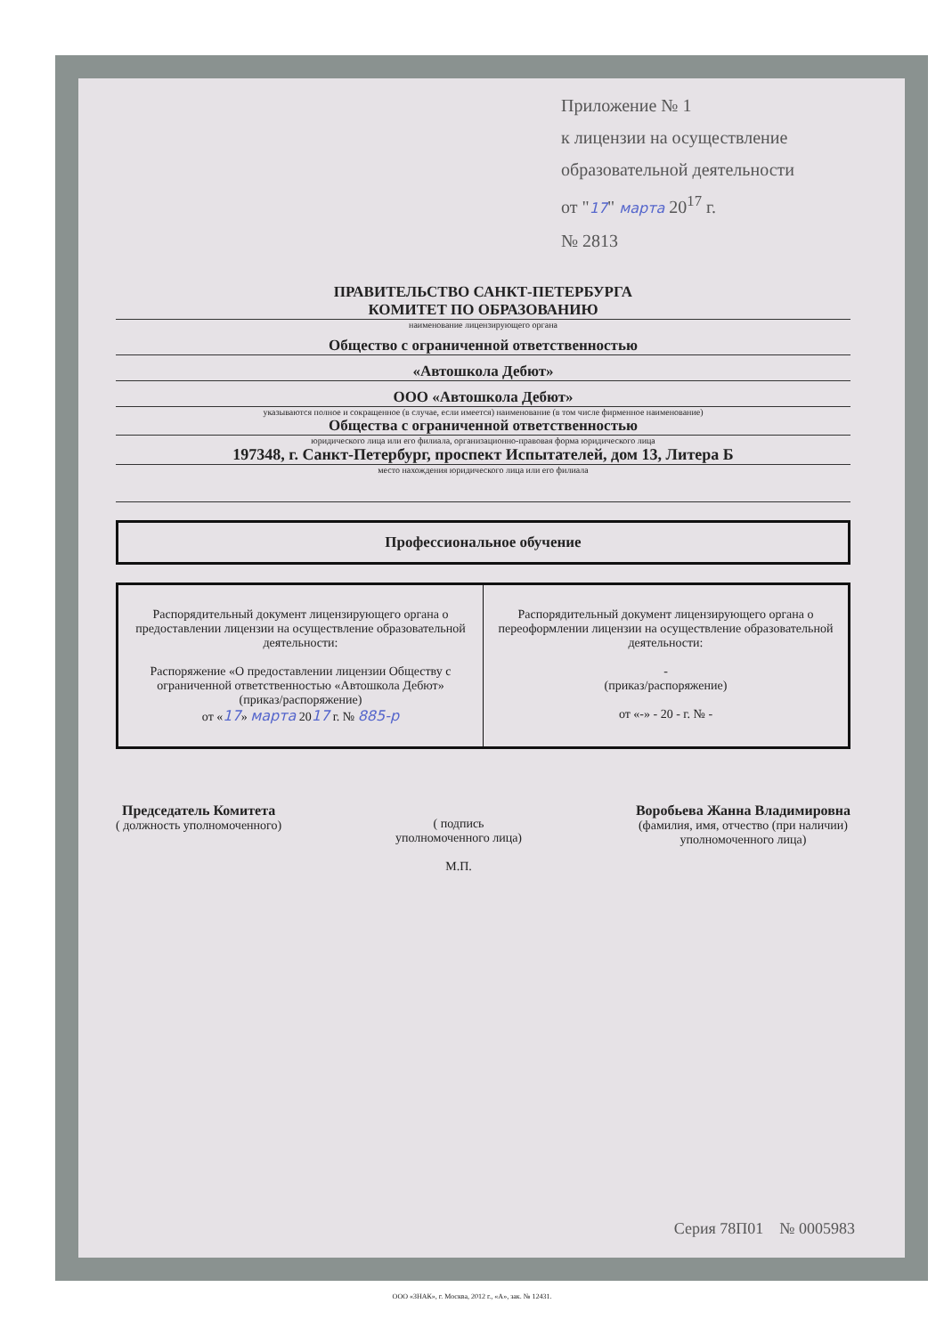Приложение № 1
к лицензии на осуществление
образовательной деятельности
от "17" марта 20<sup>17</sup> г.
№ 2813
ПРАВИТЕЛЬСТВО САНКТ-ПЕТЕРБУРГА
КОМИТЕТ ПО ОБРАЗОВАНИЮ
наименование лицензирующего органа
Общество с ограниченной ответственностью
«Автошкола Дебют»
ООО «Автошкола Дебют»
указываются полное и сокращенное (в случае, если имеется) наименование (в том числе фирменное наименование)
Общества с ограниченной ответственностью
юридического лица или его филиала, организационно-правовая форма юридического лица
197348, г. Санкт-Петербург, проспект Испытателей, дом 13, Литера Б
место нахождения юридического лица или его филиала
Профессиональное обучение
| Распорядительный документ лицензирующего органа о предоставлении лицензии на осуществление образовательной деятельности: Распоряжение «О предоставлении лицензии Обществу с ограниченной ответственностью «Автошкола Дебют» (приказ/распоряжение) от « 17 » марта 20 17 г. № 885-р | Распорядительный документ лицензирующего органа о переоформлении лицензии на осуществление образовательной деятельности: - (приказ/распоряжение) от «-» - 20 - г. № - |
Председатель Комитета
( должность уполномоченного)
( подпись
уполномоченного лица)
М.П.
Воробьева Жанна Владимировна
(фамилия, имя, отчество (при наличии)
уполномоченного лица)
Серия 78П01 № 0005983
ООО «ЗНАК», г. Москва, 2012 г., «А», зак. № 12431.